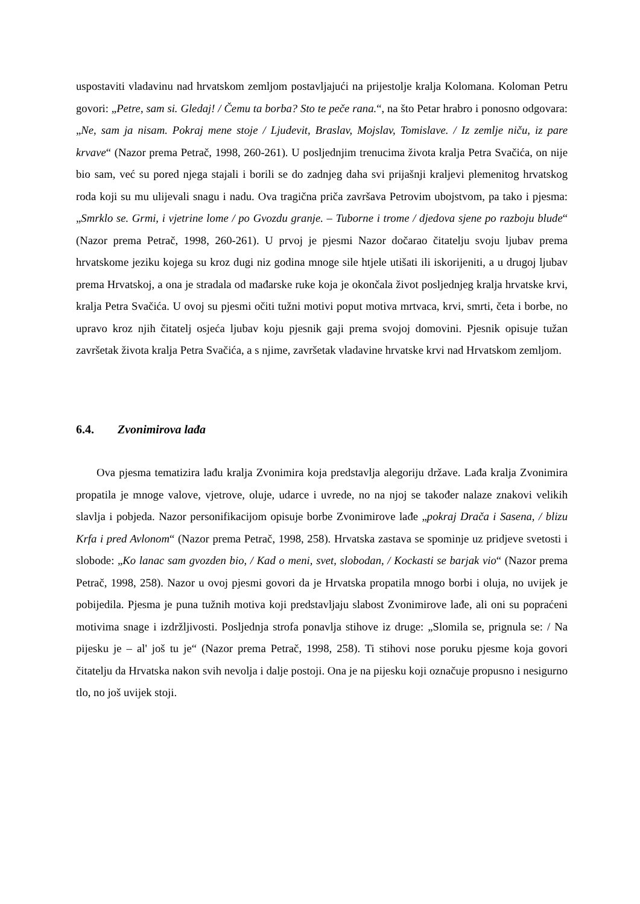uspostaviti vladavinu nad hrvatskom zemljom postavljajući na prijestolje kralja Kolomana. Koloman Petru govori: „Petre, sam si. Gledaj! / Čemu ta borba? Sto te peče rana.“, na što Petar hrabro i ponosno odgovara: „Ne, sam ja nisam. Pokraj mene stoje / Ljudevit, Braslav, Mojslav, Tomislave. / Iz zemlje niču, iz pare krvave“ (Nazor prema Petrač, 1998, 260-261). U posljednjim trenucima života kralja Petra Svačića, on nije bio sam, već su pored njega stajali i borili se do zadnjeg daha svi prijašnji kraljevi plemenitog hrvatskog roda koji su mu ulijevali snagu i nadu. Ova tragična priča završava Petrovim ubojstvom, pa tako i pjesma: „Smrklo se. Grmi, i vjetrine lome / po Gvozdu granje. – Tuborne i trome / djedova sjene po razboju blude“ (Nazor prema Petrač, 1998, 260-261). U prvoj je pjesmi Nazor dočarao čitatelju svoju ljubav prema hrvatskome jeziku kojega su kroz dugi niz godina mnoge sile htjele utišati ili iskorijeniti, a u drugoj ljubav prema Hrvatskoj, a ona je stradala od mađarske ruke koja je okončala život posljednjeg kralja hrvatske krvi, kralja Petra Svačića. U ovoj su pjesmi očiti tužni motivi poput motiva mrtvaca, krvi, smrti, četa i borbe, no upravo kroz njih čitatelj osjeća ljubav koju pjesnik gaji prema svojoj domovini. Pjesnik opisuje tužan završetak života kralja Petra Svačića, a s njime, završetak vladavine hrvatske krvi nad Hrvatskom zemljom.
6.4. Zvonimirova lađa
Ova pjesma tematizira lađu kralja Zvonimira koja predstavlja alegoriju države. Lađa kralja Zvonimira propatila je mnoge valove, vjetrove, oluje, udarce i uvrede, no na njoj se također nalaze znakovi velikih slavlja i pobjeda. Nazor personifikacijom opisuje borbe Zvonimirove lađe „pokraj Drača i Sasena, / blizu Krfa i pred Avlonom“ (Nazor prema Petrač, 1998, 258). Hrvatska zastava se spominje uz pridjeve svetosti i slobode: „Ko lanac sam gvozden bio, / Kad o meni, svet, slobodan, / Kockasti se barjak vio“ (Nazor prema Petrač, 1998, 258). Nazor u ovoj pjesmi govori da je Hrvatska propatila mnogo borbi i oluja, no uvijek je pobijedila. Pjesma je puna tužnih motiva koji predstavljaju slabost Zvonimirove lađe, ali oni su popraćeni motivima snage i izdržljivosti. Posljednja strofa ponavlja stihove iz druge: „Slomila se, prignula se: / Na pijesku je – al' još tu je“ (Nazor prema Petrač, 1998, 258). Ti stihovi nose poruku pjesme koja govori čitatelju da Hrvatska nakon svih nevolja i dalje postoji. Ona je na pijesku koji označuje propusno i nesigurno tlo, no još uvijek stoji.